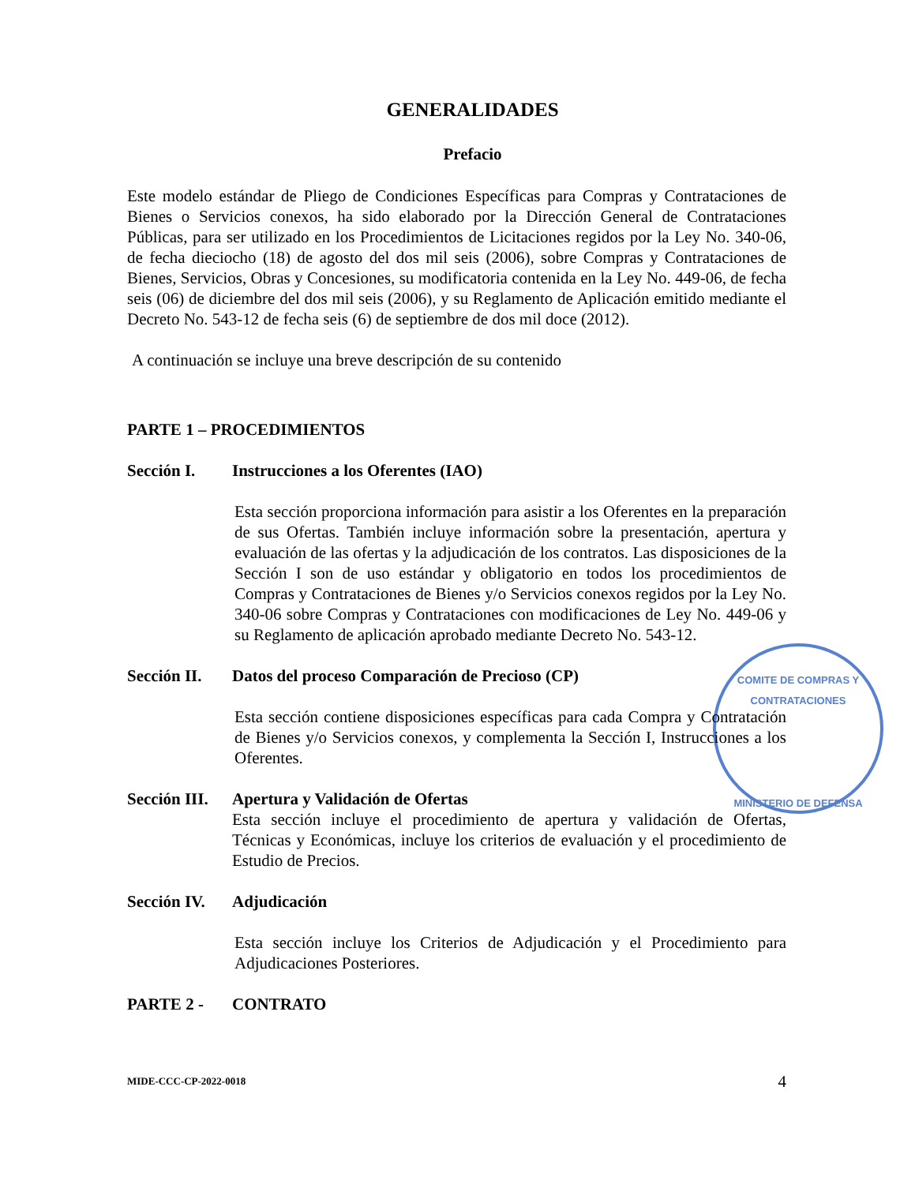COMITE DE COMPRAS Y CONTRATACIONES
MINISTERIO DE DEFENSA
GENERALIDADES
Prefacio
Este modelo estándar de Pliego de Condiciones Específicas para Compras y Contrataciones de Bienes o Servicios conexos, ha sido elaborado por la Dirección General de Contrataciones Públicas, para ser utilizado en los Procedimientos de Licitaciones regidos por la Ley No. 340-06, de fecha dieciocho (18) de agosto del dos mil seis (2006), sobre Compras y Contrataciones de Bienes, Servicios, Obras y Concesiones, su modificatoria contenida en la Ley No. 449-06, de fecha seis (06) de diciembre del dos mil seis (2006), y su Reglamento de Aplicación emitido mediante el Decreto No. 543-12 de fecha seis (6) de septiembre de dos mil doce (2012).
A continuación se incluye una breve descripción de su contenido
PARTE 1 – PROCEDIMIENTOS
Sección I. Instrucciones a los Oferentes (IAO)
Esta sección proporciona información para asistir a los Oferentes en la preparación de sus Ofertas. También incluye información sobre la presentación, apertura y evaluación de las ofertas y la adjudicación de los contratos. Las disposiciones de la Sección I son de uso estándar y obligatorio en todos los procedimientos de Compras y Contrataciones de Bienes y/o Servicios conexos regidos por la Ley No. 340-06 sobre Compras y Contrataciones con modificaciones de Ley No. 449-06 y su Reglamento de aplicación aprobado mediante Decreto No. 543-12.
Sección II. Datos del proceso Comparación de Precioso (CP)
Esta sección contiene disposiciones específicas para cada Compra y Contratación de Bienes y/o Servicios conexos, y complementa la Sección I, Instrucciones a los Oferentes.
Sección III. Apertura y Validación de Ofertas
Esta sección incluye el procedimiento de apertura y validación de Ofertas, Técnicas y Económicas, incluye los criterios de evaluación y el procedimiento de Estudio de Precios.
Sección IV. Adjudicación
Esta sección incluye los Criterios de Adjudicación y el Procedimiento para Adjudicaciones Posteriores.
PARTE 2 - CONTRATO
MIDE-CCC-CP-2022-0018 4